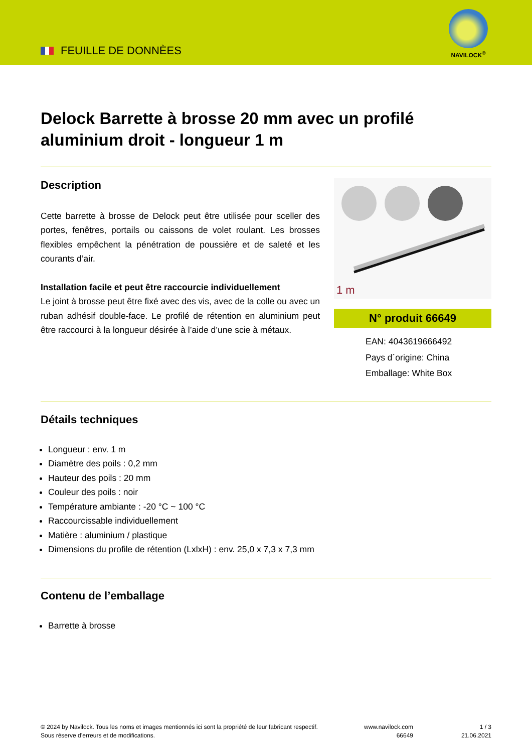FEUILLE DE DONNÈES
NAVILOCK<sup>®</sup>
Delock Barrette à brosse 20 mm avec un profilé aluminium droit - longueur 1 m
Description
Cette barrette à brosse de Delock peut être utilisée pour sceller des portes, fenêtres, portails ou caissons de volet roulant. Les brosses flexibles empêchent la pénétration de poussière et de saleté et les courants d’air.
Installation facile et peut être raccourcie individuellement
Le joint à brosse peut être fixé avec des vis, avec de la colle ou avec un ruban adhésif double-face. Le profilé de rétention en aluminium peut être raccourci à la longueur désirée à l’aide d’une scie à métaux.
1 m
N° produit 66649
EAN: 4043619666492
Pays d´origine: China
Emballage: White Box
Détails techniques
Longueur : env. 1 m
Diamètre des poils : 0,2 mm
Hauteur des poils : 20 mm
Couleur des poils : noir
Température ambiante : -20 °C ~ 100 °C
Raccourcissable individuellement
Matière : aluminium / plastique
Dimensions du profile de rétention (LxlxH) : env. 25,0 x 7,3 x 7,3 mm
Contenu de l’emballage
Barrette à brosse
© 2024 by Navilock. Tous les noms et images mentionnés ici sont la propriété de leur fabricant respectif. Sous réserve d’erreurs et de modifications.
www.navilock.com
66649
1 / 3
21.06.2021